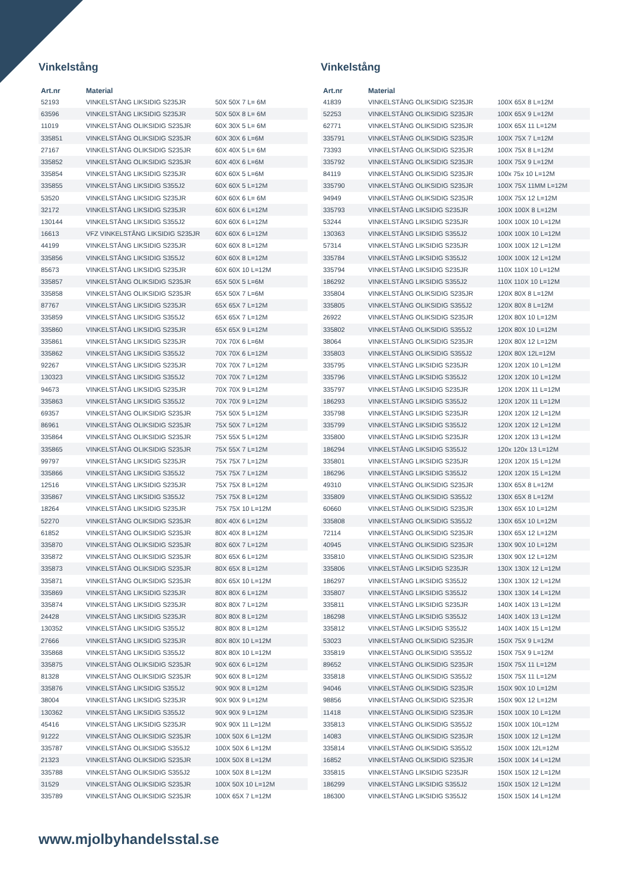Vinkelstång
| Art.nr | Material | |
| --- | --- | --- |
| 52193 | VINKELSTÅNG LIKSIDIG S235JR | 50X 50X 7 L= 6M |
| 63596 | VINKELSTÅNG LIKSIDIG S235JR | 50X 50X 8 L= 6M |
| 11019 | VINKELSTÅNG OLIKSIDIG S235JR | 60X 30X 5 L= 6M |
| 335851 | VINKELSTÅNG OLIKSIDIG S235JR | 60X 30X 6 L=6M |
| 27167 | VINKELSTÅNG OLIKSIDIG S235JR | 60X 40X 5 L= 6M |
| 335852 | VINKELSTÅNG OLIKSIDIG S235JR | 60X 40X 6 L=6M |
| 335854 | VINKELSTÅNG LIKSIDIG S235JR | 60X 60X 5 L=6M |
| 335855 | VINKELSTÅNG LIKSIDIG S355J2 | 60X 60X 5 L=12M |
| 53520 | VINKELSTÅNG LIKSIDIG S235JR | 60X 60X 6 L= 6M |
| 32172 | VINKELSTÅNG LIKSIDIG S235JR | 60X 60X 6 L=12M |
| 130144 | VINKELSTÅNG LIKSIDIG S355J2 | 60X 60X 6 L=12M |
| 16613 | VFZ VINKELSTÅNG LIKSIDIG S235JR | 60X 60X 6 L=12M |
| 44199 | VINKELSTÅNG LIKSIDIG S235JR | 60X 60X 8 L=12M |
| 335856 | VINKELSTÅNG LIKSIDIG S355J2 | 60X 60X 8 L=12M |
| 85673 | VINKELSTÅNG LIKSIDIG S235JR | 60X 60X 10 L=12M |
| 335857 | VINKELSTÅNG OLIKSIDIG S235JR | 65X 50X 5 L=6M |
| 335858 | VINKELSTÅNG OLIKSIDIG S235JR | 65X 50X 7 L=6M |
| 87767 | VINKELSTÅNG LIKSIDIG S235JR | 65X 65X 7 L=12M |
| 335859 | VINKELSTÅNG LIKSIDIG S355J2 | 65X 65X 7 L=12M |
| 335860 | VINKELSTÅNG LIKSIDIG S235JR | 65X 65X 9 L=12M |
| 335861 | VINKELSTÅNG LIKSIDIG S235JR | 70X 70X 6 L=6M |
| 335862 | VINKELSTÅNG LIKSIDIG S355J2 | 70X 70X 6 L=12M |
| 92267 | VINKELSTÅNG LIKSIDIG S235JR | 70X 70X 7 L=12M |
| 130323 | VINKELSTÅNG LIKSIDIG S355J2 | 70X 70X 7 L=12M |
| 94673 | VINKELSTÅNG LIKSIDIG S235JR | 70X 70X 9 L=12M |
| 335863 | VINKELSTÅNG LIKSIDIG S355J2 | 70X 70X 9 L=12M |
| 69357 | VINKELSTÅNG OLIKSIDIG S235JR | 75X 50X 5 L=12M |
| 86961 | VINKELSTÅNG OLIKSIDIG S235JR | 75X 50X 7 L=12M |
| 335864 | VINKELSTÅNG OLIKSIDIG S235JR | 75X 55X 5 L=12M |
| 335865 | VINKELSTÅNG OLIKSIDIG S235JR | 75X 55X 7 L=12M |
| 99797 | VINKELSTÅNG LIKSIDIG S235JR | 75X 75X 7 L=12M |
| 335866 | VINKELSTÅNG LIKSIDIG S355J2 | 75X 75X 7 L=12M |
| 12516 | VINKELSTÅNG LIKSIDIG S235JR | 75X 75X 8 L=12M |
| 335867 | VINKELSTÅNG LIKSIDIG S355J2 | 75X 75X 8 L=12M |
| 18264 | VINKELSTÅNG LIKSIDIG S235JR | 75X 75X 10 L=12M |
| 52270 | VINKELSTÅNG OLIKSIDIG S235JR | 80X 40X 6 L=12M |
| 61852 | VINKELSTÅNG OLIKSIDIG S235JR | 80X 40X 8 L=12M |
| 335870 | VINKELSTÅNG OLIKSIDIG S235JR | 80X 60X 7 L=12M |
| 335872 | VINKELSTÅNG OLIKSIDIG S235JR | 80X 65X 6 L=12M |
| 335873 | VINKELSTÅNG OLIKSIDIG S235JR | 80X 65X 8 L=12M |
| 335871 | VINKELSTÅNG OLIKSIDIG S235JR | 80X 65X 10 L=12M |
| 335869 | VINKELSTÅNG LIKSIDIG S235JR | 80X 80X 6 L=12M |
| 335874 | VINKELSTÅNG LIKSIDIG S235JR | 80X 80X 7 L=12M |
| 24428 | VINKELSTÅNG LIKSIDIG S235JR | 80X 80X 8 L=12M |
| 130352 | VINKELSTÅNG LIKSIDIG S355J2 | 80X 80X 8 L=12M |
| 27666 | VINKELSTÅNG LIKSIDIG S235JR | 80X 80X 10 L=12M |
| 335868 | VINKELSTÅNG LIKSIDIG S355J2 | 80X 80X 10 L=12M |
| 335875 | VINKELSTÅNG OLIKSIDIG S235JR | 90X 60X 6 L=12M |
| 81328 | VINKELSTÅNG OLIKSIDIG S235JR | 90X 60X 8 L=12M |
| 335876 | VINKELSTÅNG LIKSIDIG S355J2 | 90X 90X 8 L=12M |
| 38004 | VINKELSTÅNG LIKSIDIG S235JR | 90X 90X 9 L=12M |
| 130362 | VINKELSTÅNG LIKSIDIG S355J2 | 90X 90X 9 L=12M |
| 45416 | VINKELSTÅNG LIKSIDIG S235JR | 90X 90X 11 L=12M |
| 91222 | VINKELSTÅNG OLIKSIDIG S235JR | 100X 50X 6 L=12M |
| 335787 | VINKELSTÅNG OLIKSIDIG S355J2 | 100X 50X 6 L=12M |
| 21323 | VINKELSTÅNG OLIKSIDIG S235JR | 100X 50X 8 L=12M |
| 335788 | VINKELSTÅNG OLIKSIDIG S355J2 | 100X 50X 8 L=12M |
| 31529 | VINKELSTÅNG OLIKSIDIG S235JR | 100X 50X 10 L=12M |
| 335789 | VINKELSTÅNG OLIKSIDIG S235JR | 100X 65X 7 L=12M |
Vinkelstång
| Art.nr | Material | |
| --- | --- | --- |
| 41839 | VINKELSTÅNG OLIKSIDIG S235JR | 100X 65X 8 L=12M |
| 52253 | VINKELSTÅNG OLIKSIDIG S235JR | 100X 65X 9 L=12M |
| 62771 | VINKELSTÅNG OLIKSIDIG S235JR | 100X 65X 11 L=12M |
| 335791 | VINKELSTÅNG OLIKSIDIG S235JR | 100X 75X 7 L=12M |
| 73393 | VINKELSTÅNG OLIKSIDIG S235JR | 100X 75X 8 L=12M |
| 335792 | VINKELSTÅNG OLIKSIDIG S235JR | 100X 75X 9 L=12M |
| 84119 | VINKELSTÅNG OLIKSIDIG S235JR | 100x 75x 10 L=12M |
| 335790 | VINKELSTÅNG OLIKSIDIG S235JR | 100X 75X 11MM L=12M |
| 94949 | VINKELSTÅNG OLIKSIDIG S235JR | 100X 75X 12 L=12M |
| 335793 | VINKELSTÅNG LIKSIDIG S235JR | 100X 100X 8 L=12M |
| 53244 | VINKELSTÅNG LIKSIDIG S235JR | 100X 100X 10 L=12M |
| 130363 | VINKELSTÅNG LIKSIDIG S355J2 | 100X 100X 10 L=12M |
| 57314 | VINKELSTÅNG LIKSIDIG S235JR | 100X 100X 12 L=12M |
| 335784 | VINKELSTÅNG LIKSIDIG S355J2 | 100X 100X 12 L=12M |
| 335794 | VINKELSTÅNG LIKSIDIG S235JR | 110X 110X 10 L=12M |
| 186292 | VINKELSTÅNG LIKSIDIG S355J2 | 110X 110X 10 L=12M |
| 335804 | VINKELSTÅNG OLIKSIDIG S235JR | 120X 80X 8 L=12M |
| 335805 | VINKELSTÅNG OLIKSIDIG S355J2 | 120X 80X 8 L=12M |
| 26922 | VINKELSTÅNG OLIKSIDIG S235JR | 120X 80X 10 L=12M |
| 335802 | VINKELSTÅNG OLIKSIDIG S355J2 | 120X 80X 10 L=12M |
| 38064 | VINKELSTÅNG OLIKSIDIG S235JR | 120X 80X 12 L=12M |
| 335803 | VINKELSTÅNG OLIKSIDIG S355J2 | 120X 80X 12L=12M |
| 335795 | VINKELSTÅNG LIKSIDIG S235JR | 120X 120X 10 L=12M |
| 335796 | VINKELSTÅNG LIKSIDIG S355J2 | 120X 120X 10 L=12M |
| 335797 | VINKELSTÅNG LIKSIDIG S235JR | 120X 120X 11 L=12M |
| 186293 | VINKELSTÅNG LIKSIDIG S355J2 | 120X 120X 11 L=12M |
| 335798 | VINKELSTÅNG LIKSIDIG S235JR | 120X 120X 12 L=12M |
| 335799 | VINKELSTÅNG LIKSIDIG S355J2 | 120X 120X 12 L=12M |
| 335800 | VINKELSTÅNG LIKSIDIG S235JR | 120X 120X 13 L=12M |
| 186294 | VINKELSTÅNG LIKSIDIG S355J2 | 120x 120x 13 L=12M |
| 335801 | VINKELSTÅNG LIKSIDIG S235JR | 120X 120X 15 L=12M |
| 186296 | VINKELSTÅNG LIKSIDIG S355J2 | 120X 120X 15 L=12M |
| 49310 | VINKELSTÅNG OLIKSIDIG S235JR | 130X 65X 8 L=12M |
| 335809 | VINKELSTÅNG OLIKSIDIG S355J2 | 130X 65X 8 L=12M |
| 60660 | VINKELSTÅNG OLIKSIDIG S235JR | 130X 65X 10 L=12M |
| 335808 | VINKELSTÅNG OLIKSIDIG S355J2 | 130X 65X 10 L=12M |
| 72114 | VINKELSTÅNG OLIKSIDIG S235JR | 130X 65X 12 L=12M |
| 40945 | VINKELSTÅNG OLIKSIDIG S235JR | 130X 90X 10 L=12M |
| 335810 | VINKELSTÅNG OLIKSIDIG S235JR | 130X 90X 12 L=12M |
| 335806 | VINKELSTÅNG LIKSIDIG S235JR | 130X 130X 12 L=12M |
| 186297 | VINKELSTÅNG LIKSIDIG S355J2 | 130X 130X 12 L=12M |
| 335807 | VINKELSTÅNG LIKSIDIG S355J2 | 130X 130X 14 L=12M |
| 335811 | VINKELSTÅNG LIKSIDIG S235JR | 140X 140X 13 L=12M |
| 186298 | VINKELSTÅNG LIKSIDIG S355J2 | 140X 140X 13 L=12M |
| 335812 | VINKELSTÅNG LIKSIDIG S355J2 | 140X 140X 15 L=12M |
| 53023 | VINKELSTÅNG OLIKSIDIG S235JR | 150X 75X 9 L=12M |
| 335819 | VINKELSTÅNG OLIKSIDIG S355J2 | 150X 75X 9 L=12M |
| 89652 | VINKELSTÅNG OLIKSIDIG S235JR | 150X 75X 11 L=12M |
| 335818 | VINKELSTÅNG OLIKSIDIG S355J2 | 150X 75X 11 L=12M |
| 94046 | VINKELSTÅNG OLIKSIDIG S235JR | 150X 90X 10 L=12M |
| 98856 | VINKELSTÅNG OLIKSIDIG S235JR | 150X 90X 12 L=12M |
| 11418 | VINKELSTÅNG OLIKSIDIG S235JR | 150X 100X 10 L=12M |
| 335813 | VINKELSTÅNG OLIKSIDIG S355J2 | 150X 100X 10L=12M |
| 14083 | VINKELSTÅNG OLIKSIDIG S235JR | 150X 100X 12 L=12M |
| 335814 | VINKELSTÅNG OLIKSIDIG S355J2 | 150X 100X 12L=12M |
| 16852 | VINKELSTÅNG OLIKSIDIG S235JR | 150X 100X 14 L=12M |
| 335815 | VINKELSTÅNG LIKSIDIG S235JR | 150X 150X 12 L=12M |
| 186299 | VINKELSTÅNG LIKSIDIG S355J2 | 150X 150X 12 L=12M |
| 186300 | VINKELSTÅNG LIKSIDIG S355J2 | 150X 150X 14 L=12M |
www.mjolbyhandelsstal.se